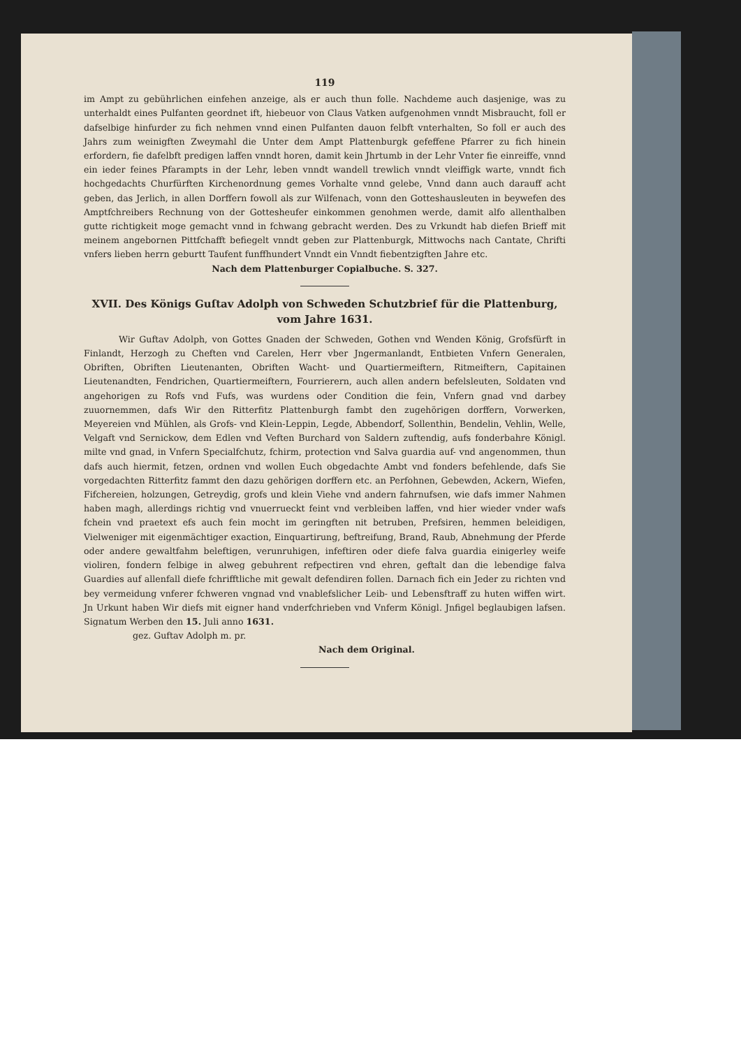119
im Ampt zu gebührlichen einfehen anzeige, als er auch thun folle. Nachdeme auch dasjenige, was zu unterhaldt eines Pulfanten geordnet ift, hiebeuor von Claus Vatken aufgenohmen vnndt Misbraucht, foll er dafselbige hinfurder zu fich nehmen vnnd einen Pulfanten dauon felbft vnterhalten, So foll er auch des Jahrs zum weinigften Zweymahl die Unter dem Ampt Plattenburgk gefeffene Pfarrer zu fich hinein erfordern, fie dafelbft predigen laffen vnndt horen, damit kein Jhrtumb in der Lehr Vnter fie einreiffe, vnnd ein ieder feines Pfarampts in der Lehr, leben vnndt wandell trewlich vnndt vleiffigk warte, vnndt fich hochgedachts Churfürften Kirchenordnung gemes Vorhalte vnnd gelebe, Vnnd dann auch darauff acht geben, das Jerlich, in allen Dorffern fowoll als zur Wilfenach, vonn den Gotteshausleuten in beywefen des Amptfchreibers Rechnung von der Gotteshеufer einkommen genohmen werde, damit alfo allenthalben gutte richtigkeit moge gemacht vnnd in fchwang gebracht werden. Des zu Vrkundt hab diefen Brieff mit meinem angebornen Pittfchafft befiegelt vnndt geben zur Plattenburgk, Mittwochs nach Cantate, Chrifti vnfers lieben herrn geburtt Taufent funffhundert Vnndt ein Vnndt fiebentzigften Jahre etc.
Nach dem Plattenburger Copialbuche. S. 327.
XVII. Des Königs Guſtav Adolph von Schweden Schutzbrief für die Plattenburg, vom Jahre 1631.
Wir Guftav Adolph, von Gottes Gnaden der Schweden, Gothen vnd Wenden König, Grofsfürft in Finlandt, Herzogh zu Cheften vnd Carelen, Herr vber Jngermanlandt, Entbieten Vnfern Generalen, Obriften, Obriften Lieutenanten, Obriften Wacht- und Quartiermeiftern, Ritmeiftern, Capitainen Lieutenandten, Fendrichen, Quartiermeiftern, Fourrierern, auch allen andern befelsleuten, Soldaten vnd angehorigen zu Rofs vnd Fufs, was wurdens oder Condition die fein, Vnfern gnad vnd darbey zuuornemmen, dafs Wir den Ritterfitz Plattenburgh fambt den zugehörigen dorffern, Vorwerken, Meyereien vnd Mühlen, als Grofs- vnd Klein-Leppin, Legde, Abbendorf, Sollenthin, Bendelin, Vehlin, Welle, Velgaft vnd Sernickow, dem Edlen vnd Veften Burchard von Saldern zuftendig, aufs fonderbahre Königl. milte vnd gnad, in Vnfern Specialfchutz, fchirm, protection vnd Salva guardia auf- vnd angenommen, thun dafs auch hiermit, fetzen, ordnen vnd wollen Euch obgedachte Ambt vnd fonders befehlende, dafs Sie vorgedachten Ritterfitz fammt den dazu gehörigen dorffern etc. an Perfohnen, Gebewden, Ackern, Wiefen, Fifchereien, holzungen, Getreydig, grofs und klein Viehe vnd andern fahrnufsen, wie dafs immer Nahmen haben magh, allerdings richtig vnd vnuerrueckt feint vnd verbleiben laffen, vnd hier wieder vnder wafs fchein vnd praetext efs auch fein mocht im geringften nit betruben, Prefsiren, hemmen beleidigen, Vielweniger mit eigenmächtiger exaction, Einquartirung, beftreifung, Brand, Raub, Abnehmung der Pferde oder andere gewaltfahm beleftigen, verunruhigen, infeftiren oder diefe falva guardia einigerley weife violiren, fondern felbige in alweg gebuhrent refpectiren vnd ehren, geftalt dan die lebendige falva Guardies auf allenfall diefe fchrifftliche mit gewalt defendiren follen. Darnach fich ein Jeder zu richten vnd bey vermeidung vnferer fchweren vngnad vnd vnablefslicher Leib- und Lebensftraff zu huten wiffen wirt. Jn Urkunt haben Wir diefs mit eigner hand vnderfchrieben vnd Vnferm Königl. Jnfigel beglaubigen lafsen. Signatum Werben den 15. Juli anno 1631.
gez. Guftav Adolph m. pr.
Nach dem Original.